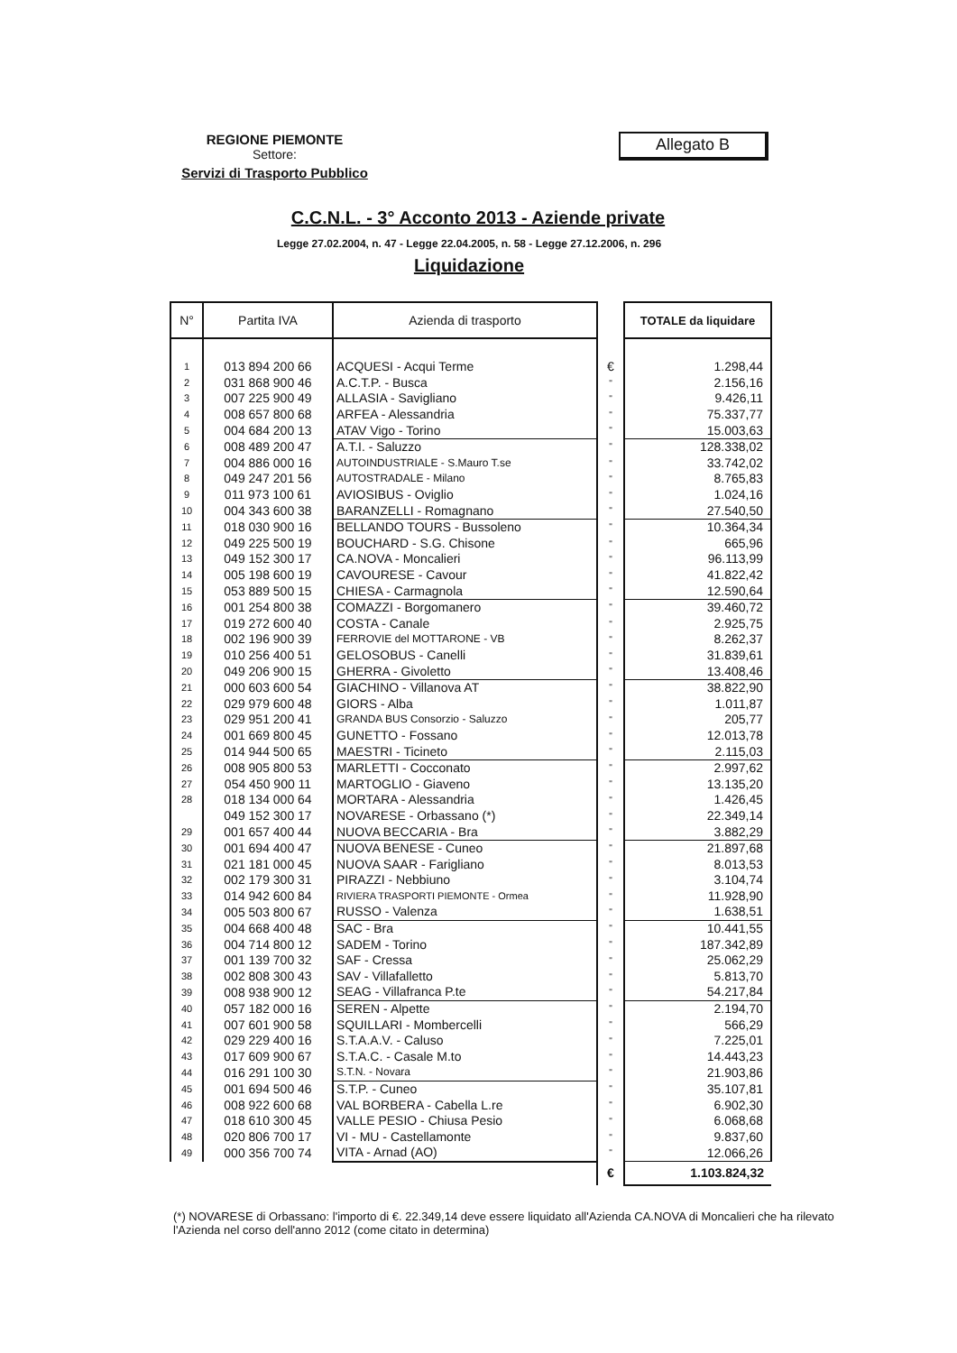REGIONE PIEMONTE
Settore:
Servizi di Trasporto Pubblico
Allegato B
C.C.N.L. - 3° Acconto 2013 - Aziende private
Legge 27.02.2004, n. 47 - Legge 22.04.2005, n. 58 - Legge 27.12.2006, n. 296
Liquidazione
| N° | Partita IVA | Azienda di trasporto | | TOTALE da liquidare |
| --- | --- | --- | --- | --- |
| 1 | 013 894 200 66 | ACQUESI - Acqui Terme | € | 1.298,44 |
| 2 | 031 868 900 46 | A.C.T.P. - Busca | " | 2.156,16 |
| 3 | 007 225 900 49 | ALLASIA - Savigliano | " | 9.426,11 |
| 4 | 008 657 800 68 | ARFEA - Alessandria | " | 75.337,77 |
| 5 | 004 684 200 13 | ATAV Vigo - Torino | " | 15.003,63 |
| 6 | 008 489 200 47 | A.T.I. - Saluzzo | " | 128.338,02 |
| 7 | 004 886 000 16 | AUTOINDUSTRIALE - S.Mauro T.se | " | 33.742,02 |
| 8 | 049 247 201 56 | AUTOSTRADALE - Milano | " | 8.765,83 |
| 9 | 011 973 100 61 | AVIOSIBUS - Oviglio | " | 1.024,16 |
| 10 | 004 343 600 38 | BARANZELLI - Romagnano | " | 27.540,50 |
| 11 | 018 030 900 16 | BELLANDO TOURS - Bussoleno | " | 10.364,34 |
| 12 | 049 225 500 19 | BOUCHARD - S.G. Chisone | " | 665,96 |
| 13 | 049 152 300 17 | CA.NOVA - Moncalieri | " | 96.113,99 |
| 14 | 005 198 600 19 | CAVOURESE - Cavour | " | 41.822,42 |
| 15 | 053 889 500 15 | CHIESA - Carmagnola | " | 12.590,64 |
| 16 | 001 254 800 38 | COMAZZI - Borgomanero | " | 39.460,72 |
| 17 | 019 272 600 40 | COSTA - Canale | " | 2.925,75 |
| 18 | 002 196 900 39 | FERROVIE del MOTTARONE - VB | " | 8.262,37 |
| 19 | 010 256 400 51 | GELOSOBUS - Canelli | " | 31.839,61 |
| 20 | 049 206 900 15 | GHERRA - Givoletto | " | 13.408,46 |
| 21 | 000 603 600 54 | GIACHINO - Villanova AT | " | 38.822,90 |
| 22 | 029 979 600 48 | GIORS - Alba | " | 1.011,87 |
| 23 | 029 951 200 41 | GRANDA BUS Consorzio - Saluzzo | " | 205,77 |
| 24 | 001 669 800 45 | GUNETTO - Fossano | " | 12.013,78 |
| 25 | 014 944 500 65 | MAESTRI - Ticineto | " | 2.115,03 |
| 26 | 008 905 800 53 | MARLETTI - Cocconato | " | 2.997,62 |
| 27 | 054 450 900 11 | MARTOGLIO - Giaveno | " | 13.135,20 |
| 28 | 018 134 000 64 | MORTARA - Alessandria | " | 1.426,45 |
| | 049 152 300 17 | NOVARESE - Orbassano (*) | " | 22.349,14 |
| 29 | 001 657 400 44 | NUOVA BECCARIA - Bra | " | 3.882,29 |
| 30 | 001 694 400 47 | NUOVA BENESE - Cuneo | " | 21.897,68 |
| 31 | 021 181 000 45 | NUOVA SAAR - Farigliano | " | 8.013,53 |
| 32 | 002 179 300 31 | PIRAZZI - Nebbiuno | " | 3.104,74 |
| 33 | 014 942 600 84 | RIVIERA TRASPORTI PIEMONTE - Ormea | " | 11.928,90 |
| 34 | 005 503 800 67 | RUSSO - Valenza | " | 1.638,51 |
| 35 | 004 668 400 48 | SAC - Bra | " | 10.441,55 |
| 36 | 004 714 800 12 | SADEM - Torino | " | 187.342,89 |
| 37 | 001 139 700 32 | SAF - Cressa | " | 25.062,29 |
| 38 | 002 808 300 43 | SAV - Villafalletto | " | 5.813,70 |
| 39 | 008 938 900 12 | SEAG - Villafranca P.te | " | 54.217,84 |
| 40 | 057 182 000 16 | SEREN - Alpette | " | 2.194,70 |
| 41 | 007 601 900 58 | SQUILLARI - Mombercelli | " | 566,29 |
| 42 | 029 229 400 16 | S.T.A.A.V. - Caluso | " | 7.225,01 |
| 43 | 017 609 900 67 | S.T.A.C. - Casale M.to | " | 14.443,23 |
| 44 | 016 291 100 30 | S.T.N. - Novara | " | 21.903,86 |
| 45 | 001 694 500 46 | S.T.P. - Cuneo | " | 35.107,81 |
| 46 | 008 922 600 68 | VAL BORBERA - Cabella L.re | " | 6.902,30 |
| 47 | 018 610 300 45 | VALLE PESIO - Chiusa Pesio | " | 6.068,68 |
| 48 | 020 806 700 17 | VI - MU - Castellamonte | " | 9.837,60 |
| 49 | 000 356 700 74 | VITA - Arnad (AO) | " | 12.066,26 |
| | | | € | 1.103.824,32 |
(*) NOVARESE di Orbassano: l'importo di €. 22.349,14 deve essere liquidato all'Azienda CA.NOVA di Moncalieri che ha rilevato l'Azienda nel corso dell'anno 2012 (come citato in determina)